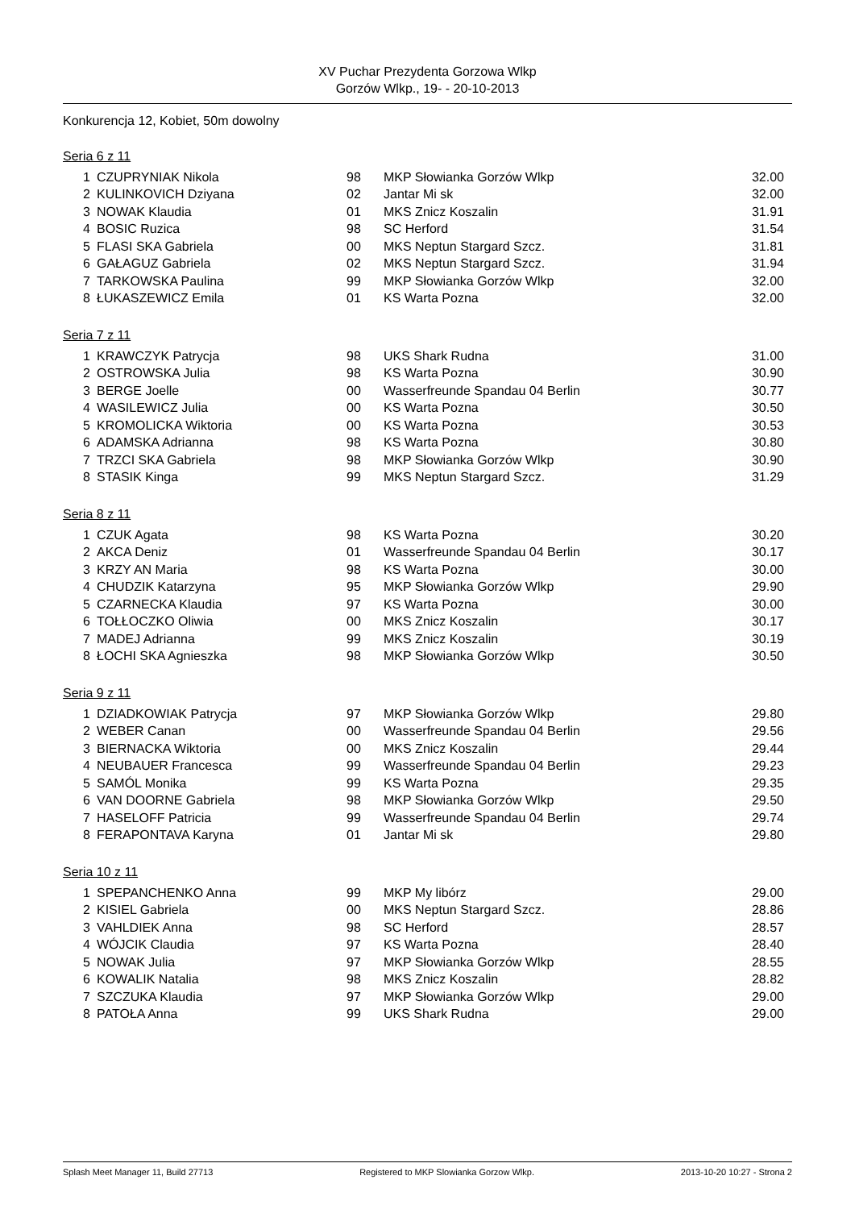XV Puchar Prezydenta Gorzowa Wlkp
Gorzów Wlkp., 19- - 20-10-2013
Konkurencja 12, Kobiet, 50m dowolny
Seria 6 z 11
| 1 | CZUPRYNIAK Nikola | 98 | MKP Słowianka Gorzów Wlkp | 32.00 |
| 2 | KULINKOVICH Dziyana | 02 | Jantar Mi sk | 32.00 |
| 3 | NOWAK Klaudia | 01 | MKS Znicz Koszalin | 31.91 |
| 4 | BOSIC Ruzica | 98 | SC Herford | 31.54 |
| 5 | FLASI SKA Gabriela | 00 | MKS Neptun Stargard Szcz. | 31.81 |
| 6 | GAŁAGUZ Gabriela | 02 | MKS Neptun Stargard Szcz. | 31.94 |
| 7 | TARKOWSKA Paulina | 99 | MKP Słowianka Gorzów Wlkp | 32.00 |
| 8 | ŁUKASZEWICZ Emila | 01 | KS Warta Pozna | 32.00 |
Seria 7 z 11
| 1 | KRAWCZYK Patrycja | 98 | UKS Shark Rudna | 31.00 |
| 2 | OSTROWSKA Julia | 98 | KS Warta Pozna | 30.90 |
| 3 | BERGE Joelle | 00 | Wasserfreunde Spandau 04 Berlin | 30.77 |
| 4 | WASILEWICZ Julia | 00 | KS Warta Pozna | 30.50 |
| 5 | KROMOLICKA Wiktoria | 00 | KS Warta Pozna | 30.53 |
| 6 | ADAMSKA Adrianna | 98 | KS Warta Pozna | 30.80 |
| 7 | TRZCI SKA Gabriela | 98 | MKP Słowianka Gorzów Wlkp | 30.90 |
| 8 | STASIK Kinga | 99 | MKS Neptun Stargard Szcz. | 31.29 |
Seria 8 z 11
| 1 | CZUK Agata | 98 | KS Warta Pozna | 30.20 |
| 2 | AKCA Deniz | 01 | Wasserfreunde Spandau 04 Berlin | 30.17 |
| 3 | KRZY AN Maria | 98 | KS Warta Pozna | 30.00 |
| 4 | CHUDZIK Katarzyna | 95 | MKP Słowianka Gorzów Wlkp | 29.90 |
| 5 | CZARNECKA Klaudia | 97 | KS Warta Pozna | 30.00 |
| 6 | TOŁŁOCZKO Oliwia | 00 | MKS Znicz Koszalin | 30.17 |
| 7 | MADEJ Adrianna | 99 | MKS Znicz Koszalin | 30.19 |
| 8 | ŁOCHI SKA Agnieszka | 98 | MKP Słowianka Gorzów Wlkp | 30.50 |
Seria 9 z 11
| 1 | DZIADKOWIAK Patrycja | 97 | MKP Słowianka Gorzów Wlkp | 29.80 |
| 2 | WEBER Canan | 00 | Wasserfreunde Spandau 04 Berlin | 29.56 |
| 3 | BIERNACKA Wiktoria | 00 | MKS Znicz Koszalin | 29.44 |
| 4 | NEUBAUER Francesca | 99 | Wasserfreunde Spandau 04 Berlin | 29.23 |
| 5 | SAMÓL Monika | 99 | KS Warta Pozna | 29.35 |
| 6 | VAN DOORNE Gabriela | 98 | MKP Słowianka Gorzów Wlkp | 29.50 |
| 7 | HASELOFF Patricia | 99 | Wasserfreunde Spandau 04 Berlin | 29.74 |
| 8 | FERAPONTAVA Karyna | 01 | Jantar Mi sk | 29.80 |
Seria 10 z 11
| 1 | SPEPANCHENKO Anna | 99 | MKP My libórz | 29.00 |
| 2 | KISIEL Gabriela | 00 | MKS Neptun Stargard Szcz. | 28.86 |
| 3 | VAHLDIEK Anna | 98 | SC Herford | 28.57 |
| 4 | WÓJCIK Claudia | 97 | KS Warta Pozna | 28.40 |
| 5 | NOWAK Julia | 97 | MKP Słowianka Gorzów Wlkp | 28.55 |
| 6 | KOWALIK Natalia | 98 | MKS Znicz Koszalin | 28.82 |
| 7 | SZCZUKA Klaudia | 97 | MKP Słowianka Gorzów Wlkp | 29.00 |
| 8 | PATOŁA Anna | 99 | UKS Shark Rudna | 29.00 |
Splash Meet Manager 11, Build 27713 Registered to MKP Slowianka Gorzow Wlkp. 2013-10-20 10:27 - Strona 2